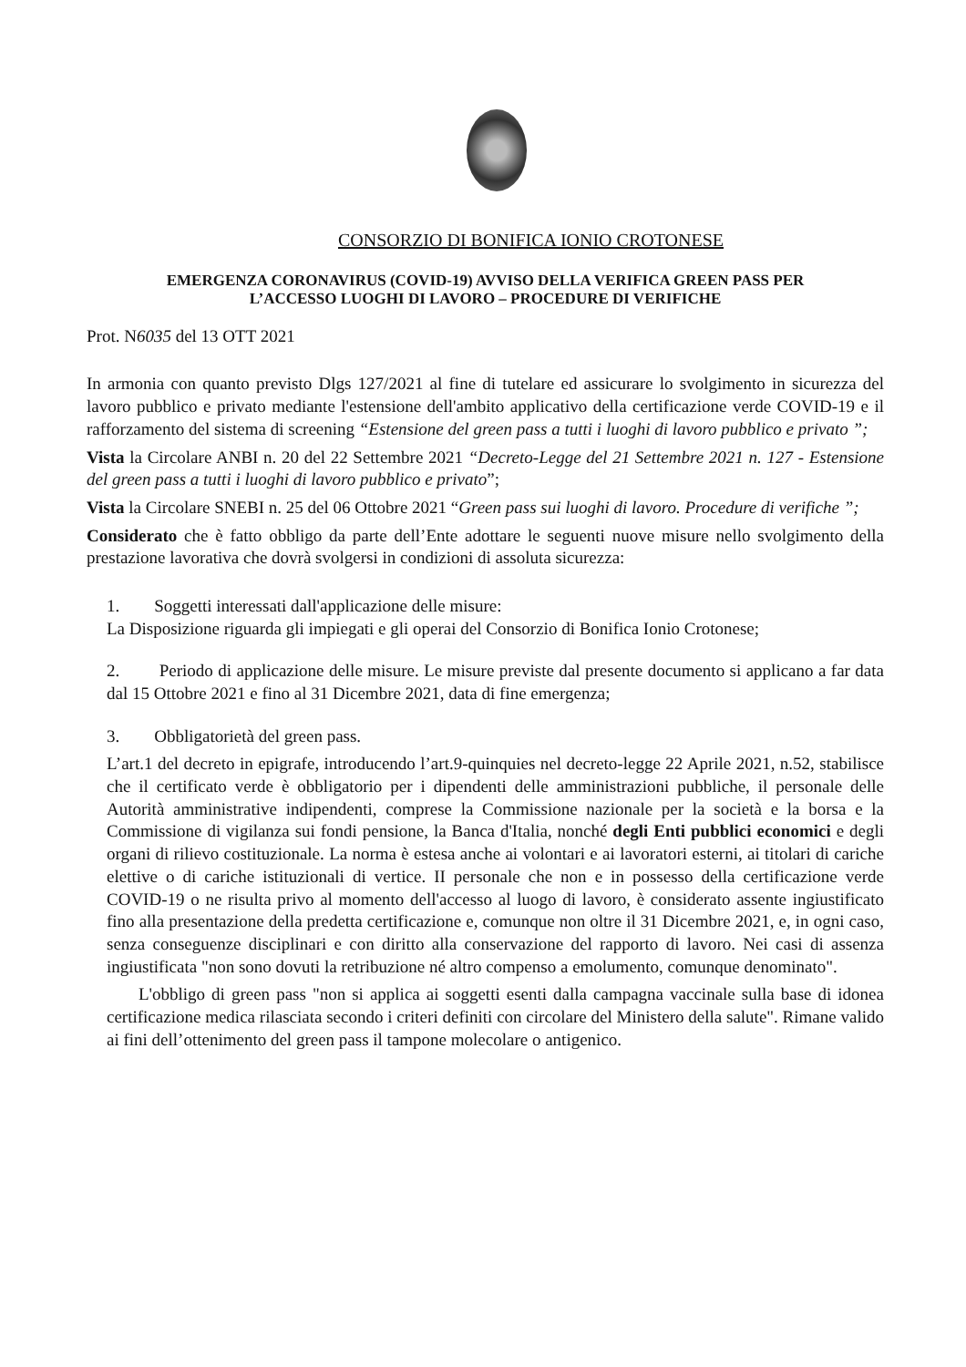CONSORZIO DI BONIFICA IONIO CROTONESE
EMERGENZA CORONAVIRUS (COVID-19) AVVISO DELLA VERIFICA GREEN PASS PER
L’ACCESSO LUOGHI DI LAVORO – PROCEDURE DI VERIFICHE
Prot. N6035 del 13 OTT 2021
In armonia con quanto previsto Dlgs 127/2021 al fine di tutelare ed assicurare lo svolgimento in sicurezza del lavoro pubblico e privato mediante l'estensione dell'ambito applicativo della certificazione verde COVID-19 e il rafforzamento del sistema di screening “Estensione del green pass a tutti i luoghi di lavoro pubblico e privato ”;
Vista la Circolare ANBI n. 20 del 22 Settembre 2021 “Decreto-Legge del 21 Settembre 2021 n. 127 - Estensione del green pass a tutti i luoghi di lavoro pubblico e privato”;
Vista la Circolare SNEBI n. 25 del 06 Ottobre 2021 “Green pass sui luoghi di lavoro. Procedure di verifiche ”;
Considerato che è fatto obbligo da parte dell’Ente adottare le seguenti nuove misure nello svolgimento della prestazione lavorativa che dovrà svolgersi in condizioni di assoluta sicurezza:
1. Soggetti interessati dall'applicazione delle misure:
La Disposizione riguarda gli impiegati e gli operai del Consorzio di Bonifica Ionio Crotonese;
2. Periodo di applicazione delle misure. Le misure previste dal presente documento si applicano a far data dal 15 Ottobre 2021 e fino al 31 Dicembre 2021, data di fine emergenza;
3. Obbligatorietà del green pass.
L’art.1 del decreto in epigrafe, introducendo l’art.9-quinquies nel decreto-legge 22 Aprile 2021, n.52, stabilisce che il certificato verde è obbligatorio per i dipendenti delle amministrazioni pubbliche, il personale delle Autorità amministrative indipendenti, comprese la Commissione nazionale per la società e la borsa e la Commissione di vigilanza sui fondi pensione, la Banca d'Italia, nonché degli Enti pubblici economici e degli organi di rilievo costituzionale. La norma è estesa anche ai volontari e ai lavoratori esterni, ai titolari di cariche elettive o di cariche istituzionali di vertice. II personale che non e in possesso della certificazione verde COVID-19 o ne risulta privo al momento dell'accesso al luogo di lavoro, è considerato assente ingiustificato fino alla presentazione della predetta certificazione e, comunque non oltre il 31 Dicembre 2021, e, in ogni caso, senza conseguenze disciplinari e con diritto alla conservazione del rapporto di lavoro. Nei casi di assenza ingiustificata "non sono dovuti la retribuzione né altro compenso a emolumento, comunque denominato".
L'obbligo di green pass "non si applica ai soggetti esenti dalla campagna vaccinale sulla base di idonea certificazione medica rilasciata secondo i criteri definiti con circolare del Ministero della salute". Rimane valido ai fini dell’ottenimento del green pass il tampone molecolare o antigenico.